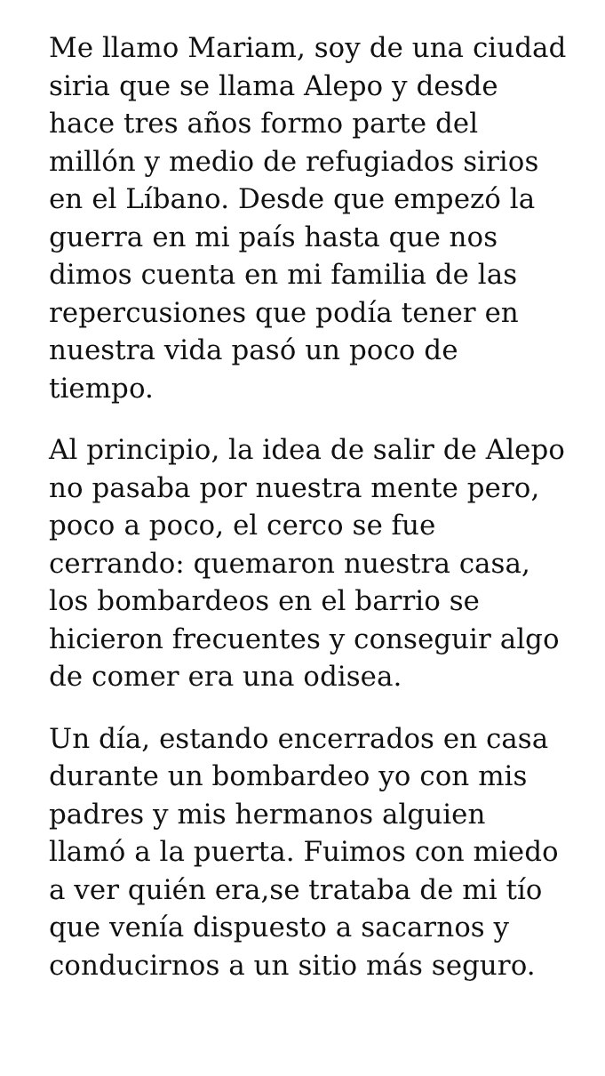Me llamo Mariam, soy de una ciudad siria que se llama Alepo y desde hace tres años formo parte del millón y medio de refugiados sirios en el Líbano. Desde que empezó la guerra en mi país hasta que nos dimos cuenta en mi familia de las repercusiones que podía tener en nuestra vida pasó un poco de tiempo.
Al principio, la idea de salir de Alepo no pasaba por nuestra mente pero, poco a poco, el cerco se fue cerrando: quemaron nuestra casa, los bombardeos en el barrio se hicieron frecuentes y conseguir algo de comer era una odisea.
Un día, estando encerrados en casa durante un bombardeo yo con mis padres y mis hermanos alguien llamó a la puerta. Fuimos con miedo a ver quién era,se trataba de mi tío que venía dispuesto a sacarnos y conducirnos a un sitio más seguro.